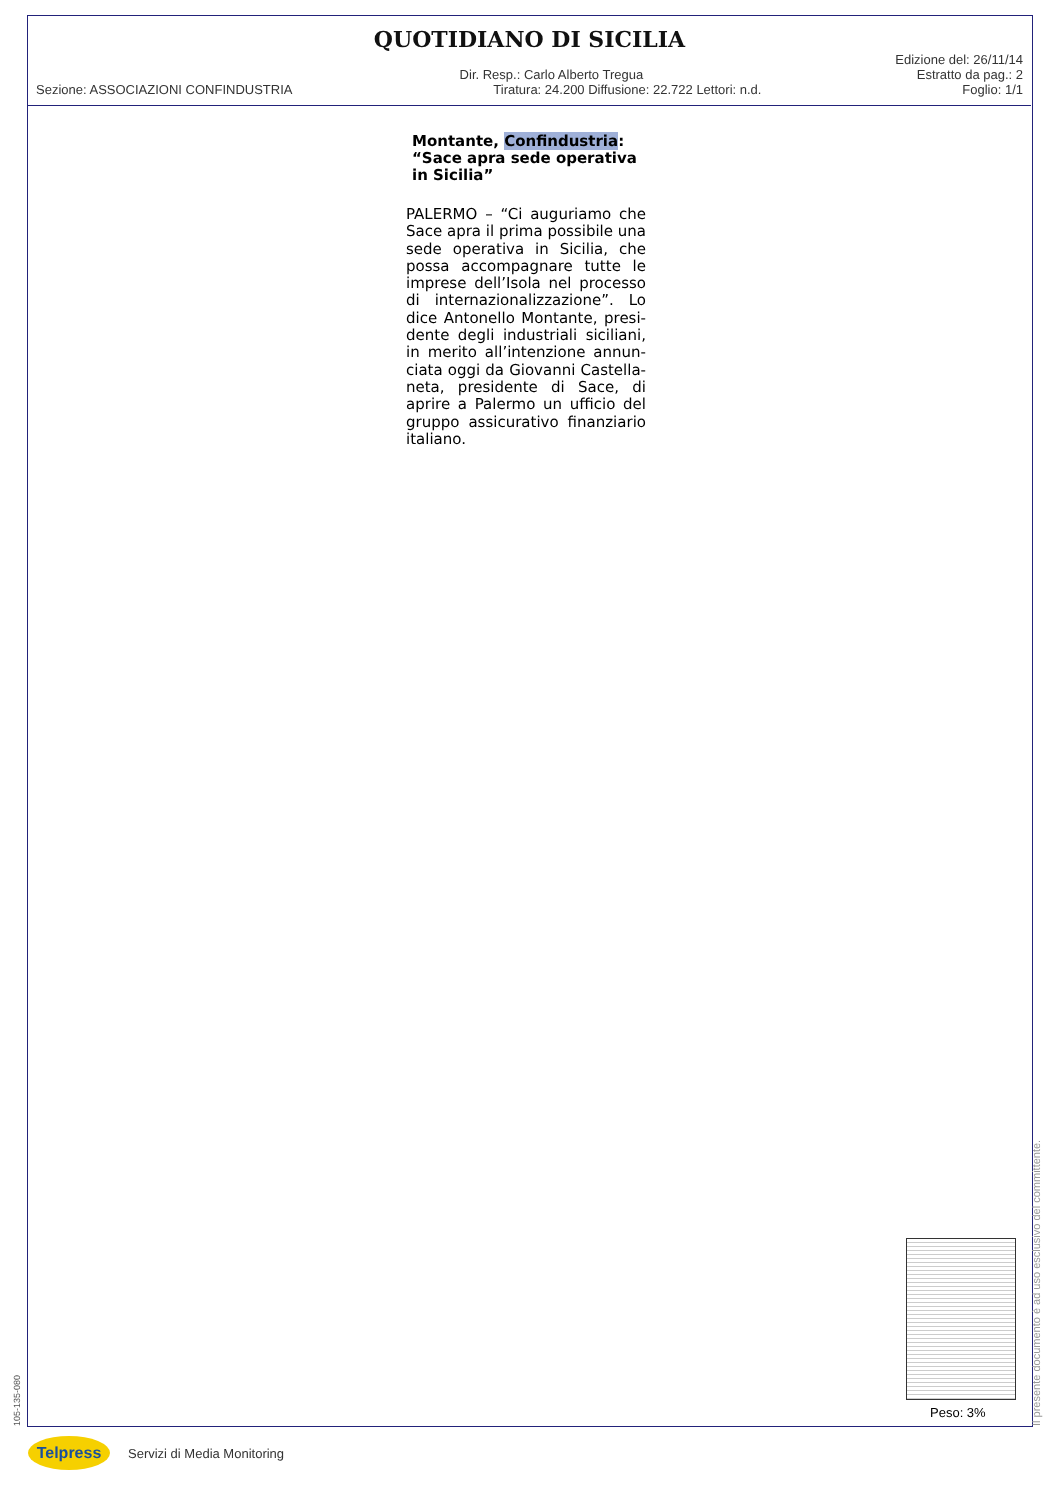QUOTIDIANO DI SICILIA
Edizione del: 26/11/14
Dir. Resp.: Carlo Alberto Tregua
Estratto da pag.: 2
Sezione: ASSOCIAZIONI CONFINDUSTRIA
Tiratura: 24.200 Diffusione: 22.722 Lettori: n.d.
Foglio: 1/1
Montante, Confindustria: “Sace apra sede operativa in Sicilia”
PALERMO – “Ci auguriamo che Sace apra il prima possibile una sede operativa in Sicilia, che possa accompagnare tutte le imprese dell’Isola nel processo di internazionalizzazione”. Lo dice Antonello Montante, presi-dente degli industriali siciliani, in merito all’intenzione annun-ciata oggi da Giovanni Castella-neta, presidente di Sace, di aprire a Palermo un ufficio del gruppo assicurativo finanziario italiano.
Peso: 3%
Il presente documento è ad uso esclusivo del committente.
105-135-080
Telpress
Servizi di Media Monitoring